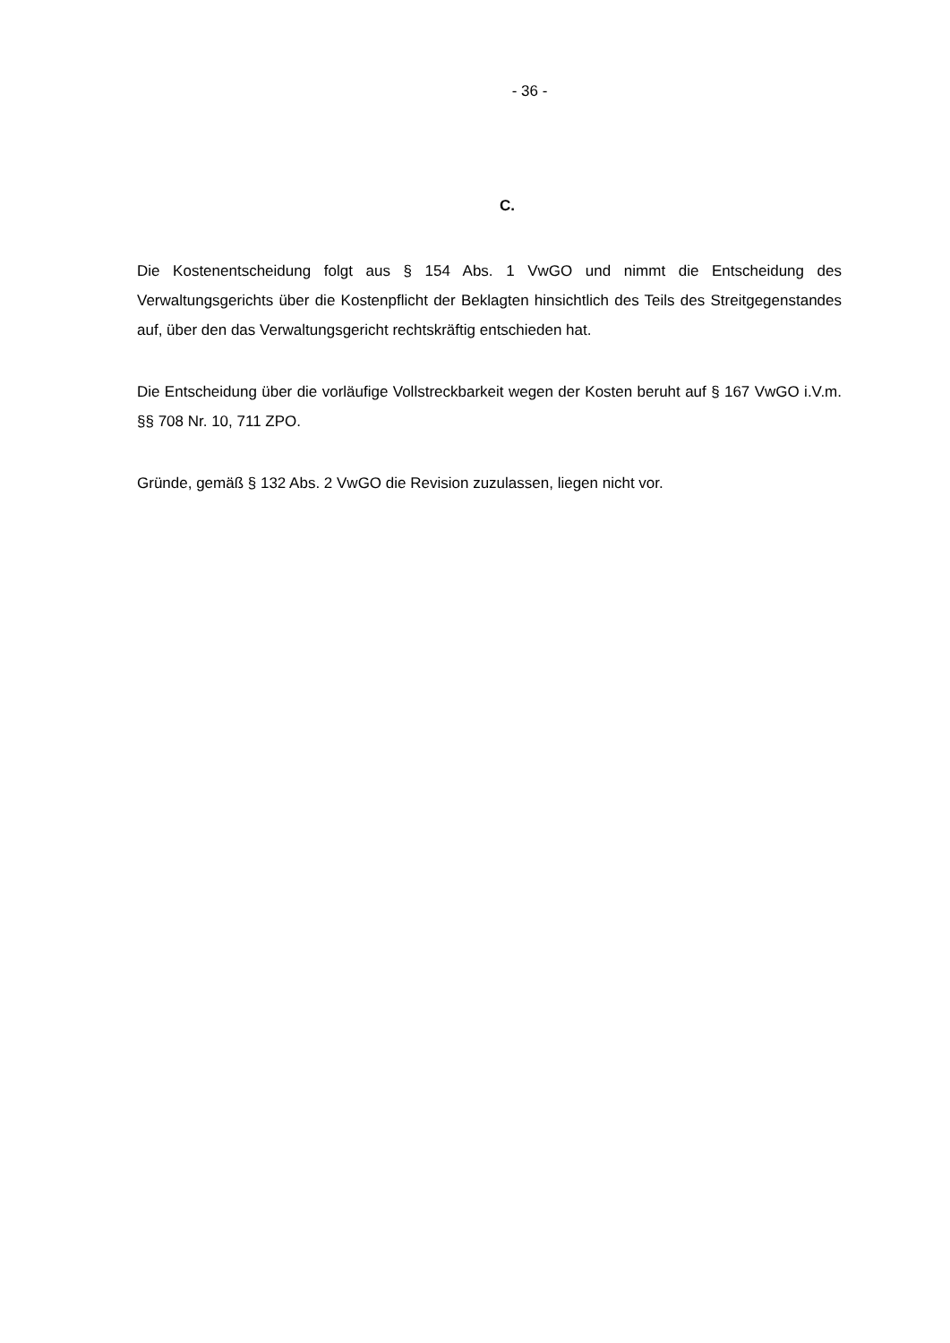- 36 -
C.
Die Kostenentscheidung folgt aus § 154 Abs. 1 VwGO und nimmt die Entscheidung des Verwaltungsgerichts über die Kostenpflicht der Beklagten hinsichtlich des Teils des Streit­gegenstandes auf, über den das Verwaltungsgericht rechtskräftig entschieden hat.
Die Entscheidung über die vorläufige Vollstreckbarkeit wegen der Kosten beruht auf § 167 VwGO i.V.m. §§ 708 Nr. 10, 711 ZPO.
Gründe, gemäß § 132 Abs. 2 VwGO die Revision zuzulassen, liegen nicht vor.